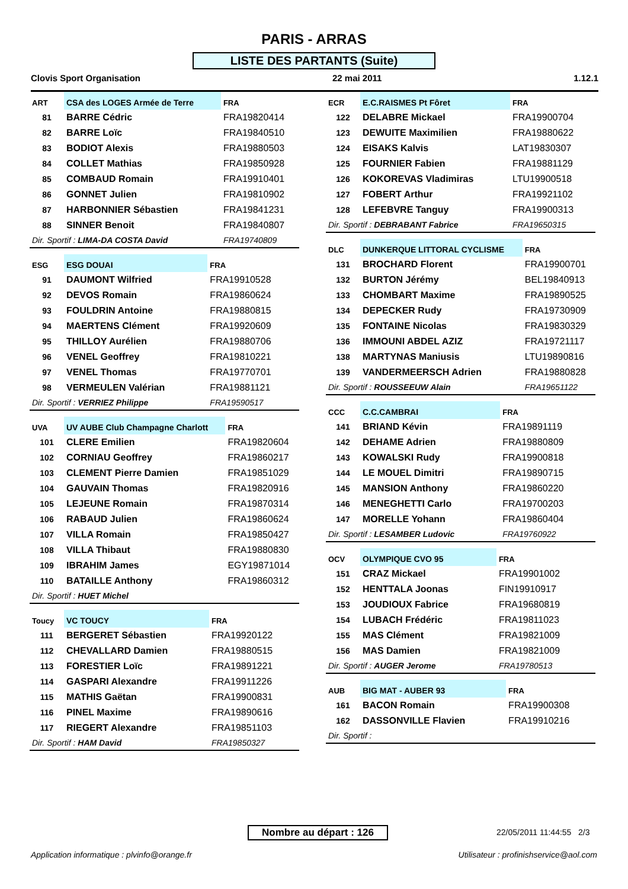PARIS - ARRAS
LISTE DES PARTANTS (Suite)
Clovis Sport Organisation 22 mai 2011 1.12.1
| ART | CSA des LOGES Armée de Terre | | FRA |
| --- | --- | --- | --- |
| 81 | BARRE Cédric | FRA19820414 | |
| 82 | BARRE Loïc | FRA19840510 | |
| 83 | BODIOT Alexis | FRA19880503 | |
| 84 | COLLET Mathias | FRA19850928 | |
| 85 | COMBAUD Romain | FRA19910401 | |
| 86 | GONNET Julien | FRA19810902 | |
| 87 | HARBONNIER Sébastien | FRA19841231 | |
| 88 | SINNER Benoit | FRA19840807 | |
| Dir. Sportif : LIMA-DA COSTA David | | FRA19740809 | |
| ESG | ESG DOUAI | | FRA |
| --- | --- | --- | --- |
| 91 | DAUMONT Wilfried | FRA19910528 | |
| 92 | DEVOS Romain | FRA19860624 | |
| 93 | FOULDRIN Antoine | FRA19880815 | |
| 94 | MAERTENS Clément | FRA19920609 | |
| 95 | THILLOY Aurélien | FRA19880706 | |
| 96 | VENEL Geoffrey | FRA19810221 | |
| 97 | VENEL Thomas | FRA19770701 | |
| 98 | VERMEULEN Valérian | FRA19881121 | |
| Dir. Sportif : VERRIEZ Philippe | | FRA19590517 | |
| UVA | UV AUBE Club Champagne Charlott | | FRA |
| --- | --- | --- | --- |
| 101 | CLERE Emilien | FRA19820604 | |
| 102 | CORNIAU Geoffrey | FRA19860217 | |
| 103 | CLEMENT Pierre Damien | FRA19851029 | |
| 104 | GAUVAIN Thomas | FRA19820916 | |
| 105 | LEJEUNE Romain | FRA19870314 | |
| 106 | RABAUD Julien | FRA19860624 | |
| 107 | VILLA Romain | FRA19850427 | |
| 108 | VILLA Thibaut | FRA19880830 | |
| 109 | IBRAHIM James | EGY19871014 | |
| 110 | BATAILLE Anthony | FRA19860312 | |
| Dir. Sportif : HUET Michel | | | |
| Toucy | VC TOUCY | | FRA |
| --- | --- | --- | --- |
| 111 | BERGERET Sébastien | FRA19920122 | |
| 112 | CHEVALLARD Damien | FRA19880515 | |
| 113 | FORESTIER Loïc | FRA19891221 | |
| 114 | GASPARI Alexandre | FRA19911226 | |
| 115 | MATHIS Gaëtan | FRA19900831 | |
| 116 | PINEL Maxime | FRA19890616 | |
| 117 | RIEGERT Alexandre | FRA19851103 | |
| Dir. Sportif : HAM David | | FRA19850327 | |
| ECR | E.C.RAISMES Pt Fôret | | FRA |
| --- | --- | --- | --- |
| 122 | DELABRE Mickael | FRA19900704 | |
| 123 | DEWUITE Maximilien | FRA19880622 | |
| 124 | EISAKS Kalvis | LAT19830307 | |
| 125 | FOURNIER Fabien | FRA19881129 | |
| 126 | KOKOREVAS Vladimiras | LTU19900518 | |
| 127 | FOBERT Arthur | FRA19921102 | |
| 128 | LEFEBVRE Tanguy | FRA19900313 | |
| Dir. Sportif : DEBRABANT Fabrice | | FRA19650315 | |
| DLC | DUNKERQUE LITTORAL CYCLISME | | FRA |
| --- | --- | --- | --- |
| 131 | BROCHARD Florent | FRA19900701 | |
| 132 | BURTON Jérémy | BEL19840913 | |
| 133 | CHOMBART Maxime | FRA19890525 | |
| 134 | DEPECKER Rudy | FRA19730909 | |
| 135 | FONTAINE Nicolas | FRA19830329 | |
| 136 | IMMOUNI ABDEL AZIZ | FRA19721117 | |
| 138 | MARTYNAS Maniusis | LTU19890816 | |
| 139 | VANDERMEERSCH Adrien | FRA19880828 | |
| Dir. Sportif : ROUSSEEUW Alain | | FRA19651122 | |
| CCC | C.C.CAMBRAI | | FRA |
| --- | --- | --- | --- |
| 141 | BRIAND Kévin | FRA19891119 | |
| 142 | DEHAME Adrien | FRA19880809 | |
| 143 | KOWALSKI Rudy | FRA19900818 | |
| 144 | LE MOUEL Dimitri | FRA19890715 | |
| 145 | MANSION Anthony | FRA19860220 | |
| 146 | MENEGHETTI Carlo | FRA19700203 | |
| 147 | MORELLE Yohann | FRA19860404 | |
| Dir. Sportif : LESAMBER Ludovic | | FRA19760922 | |
| OCV | OLYMPIQUE CVO 95 | | FRA |
| --- | --- | --- | --- |
| 151 | CRAZ Mickael | FRA19901002 | |
| 152 | HENTTALA Joonas | FIN19910917 | |
| 153 | JOUDIOUX Fabrice | FRA19680819 | |
| 154 | LUBACH Frédéric | FRA19811023 | |
| 155 | MAS Clément | FRA19821009 | |
| 156 | MAS Damien | FRA19821009 | |
| Dir. Sportif : AUGER Jerome | | FRA19780513 | |
| AUB | BIG MAT - AUBER 93 | | FRA |
| --- | --- | --- | --- |
| 161 | BACON Romain | FRA19900308 | |
| 162 | DASSONVILLE Flavien | FRA19910216 | |
| Dir. Sportif : | | | |
Nombre au départ : 126 22/05/2011 11:44:55 2/3
Application informatique : plvinfo@orange.fr
Utilisateur : profinishservice@aol.com